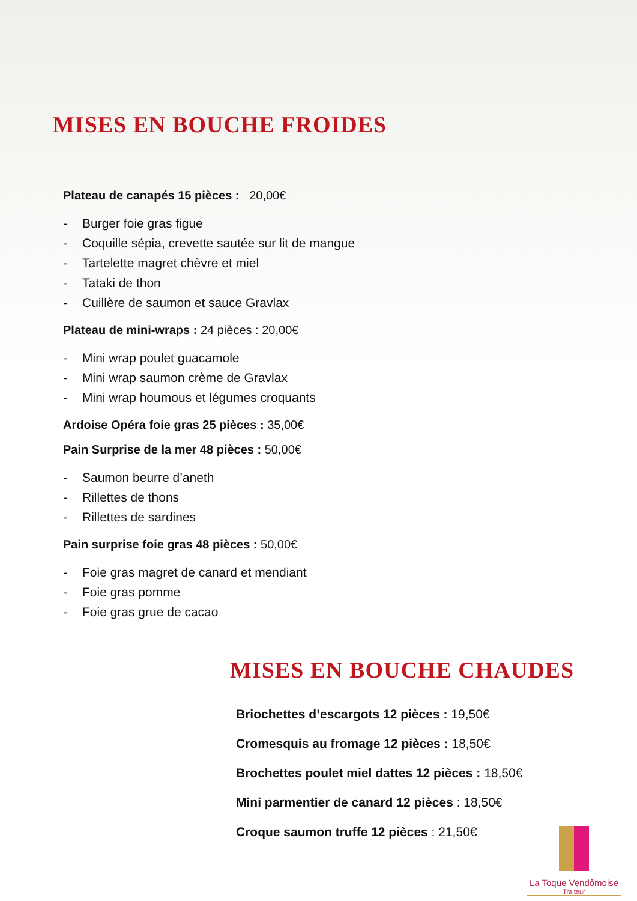MISES EN BOUCHE FROIDES
Plateau de canapés 15 pièces : 20,00€
- Burger foie gras figue
- Coquille sépia, crevette sautée sur lit de mangue
- Tartelette magret chèvre et miel
- Tataki de thon
- Cuillère de saumon et sauce Gravlax
Plateau de mini-wraps : 24 pièces : 20,00€
- Mini wrap poulet guacamole
- Mini wrap saumon crème de Gravlax
- Mini wrap houmous et légumes croquants
Ardoise Opéra foie gras 25 pièces : 35,00€
Pain Surprise de la mer 48 pièces : 50,00€
- Saumon beurre d’aneth
- Rillettes de thons
- Rillettes de sardines
Pain surprise foie gras 48 pièces : 50,00€
- Foie gras magret de canard et mendiant
- Foie gras pomme
- Foie gras grue de cacao
MISES EN BOUCHE CHAUDES
Briochettes d’escargots 12 pièces : 19,50€
Cromesquis au fromage 12 pièces : 18,50€
Brochettes poulet miel dattes 12 pièces : 18,50€
Mini parmentier de canard 12 pièces : 18,50€
Croque saumon truffe 12 pièces : 21,50€
La Toque Vendômoise
Traiteur